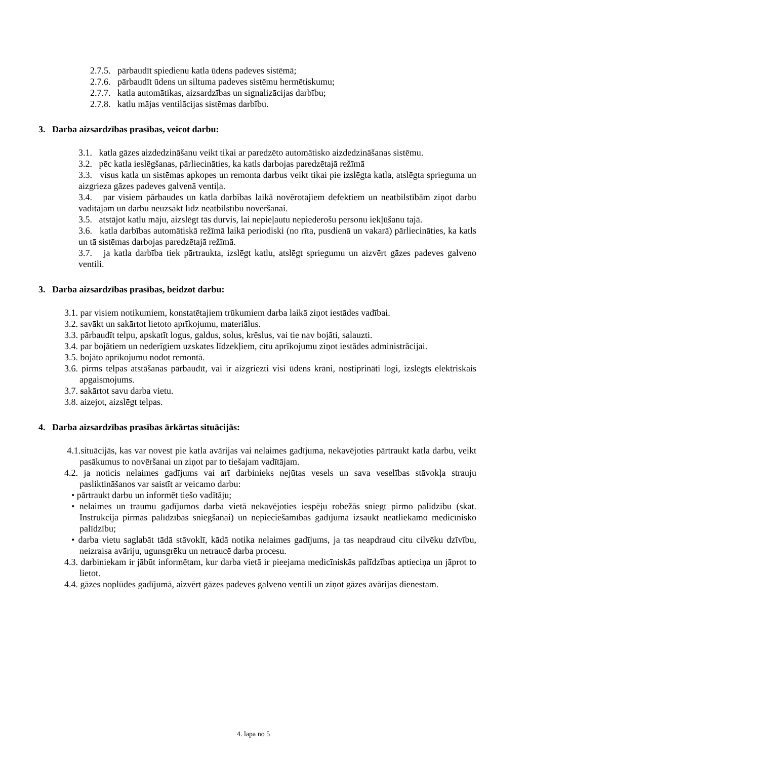2.7.5. pārbaudīt spiedienu katla ūdens padeves sistēmā;
2.7.6. pārbaudīt ūdens un siltuma padeves sistēmu hermētiskumu;
2.7.7. katla automātikas, aizsardzības un signalizācijas darbību;
2.7.8. katlu mājas ventilācijas sistēmas darbību.
3. Darba aizsardzības prasības, veicot darbu:
3.1. katla gāzes aizdedzināšanu veikt tikai ar paredzēto automātisko aizdedzināšanas sistēmu.
3.2. pēc katla ieslēgšanas, pārliecināties, ka katls darbojas paredzētajā režīmā
3.3. visus katla un sistēmas apkopes un remonta darbus veikt tikai pie izslēgta katla, atslēgta sprieguma un aizgrieza gāzes padeves galvenā ventiļa.
3.4. par visiem pārbaudes un katla darbības laikā novērotajiem defektiem un neatbilstībām ziņot darbu vadītājam un darbu neuzsākt līdz neatbilstību novēršanai.
3.5. atstājot katlu māju, aizslēgt tās durvis, lai nepieļautu nepiederošu personu iekļūšanu tajā.
3.6. katla darbības automātiskā režīmā laikā periodiski (no rīta, pusdienā un vakarā) pārliecināties, ka katls un tā sistēmas darbojas paredzētajā režīmā.
3.7. ja katla darbība tiek pārtraukta, izslēgt katlu, atslēgt spriegumu un aizvērt gāzes padeves galveno ventili.
3. Darba aizsardzības prasības, beidzot darbu:
3.1. par visiem notikumiem, konstatētajiem trūkumiem darba laikā ziņot iestādes vadībai.
3.2. savākt un sakārtot lietoto aprīkojumu, materiālus.
3.3. pārbaudīt telpu, apskatīt logus, galdus, solus, krēslus, vai tie nav bojāti, salauzti.
3.4. par bojātiem un nederīgiem uzskates līdzekļiem, citu aprīkojumu ziņot iestādes administrācijai.
3.5. bojāto aprīkojumu nodot remontā.
3.6. pirms telpas atstāšanas pārbaudīt, vai ir aizgriezti visi ūdens krāni, nostiprināti logi, izslēgts elektriskais apgaismojums.
3.7. sakārtot savu darba vietu.
3.8. aizejot, aizslēgt telpas.
4. Darba aizsardzības prasības ārkārtas situācijās:
4.1.situācijās, kas var novest pie katla avārijas vai nelaimes gadījuma, nekavējoties pārtraukt katla darbu, veikt pasākumus to novēršanai un ziņot par to tiešajam vadītājam.
4.2. ja noticis nelaimes gadījums vai arī darbinieks nejūtas vesels un sava veselības stāvokļa strauju pasliktināšanos var saistīt ar veicamo darbu:
• pārtraukt darbu un informēt tiešo vadītāju;
• nelaimes un traumu gadījumos darba vietā nekavējoties iespēju robežās sniegt pirmo palīdzību (skat. Instrukcija pirmās palīdzības sniegšanai) un nepieciešamības gadījumā izsaukt neatliekamo medicīnisko palīdzību;
• darba vietu saglabāt tādā stāvoklī, kādā notika nelaimes gadījums, ja tas neapdraud citu cilvēku dzīvību, neizraisa avāriju, ugunsgrēku un netraucē darba procesu.
4.3. darbiniekam ir jābūt informētam, kur darba vietā ir pieejama medicīniskās palīdzības aptieciņa un jāprot to lietot.
4.4. gāzes noplūdes gadījumā, aizvērt gāzes padeves galveno ventili un ziņot gāzes avārijas dienestam.
4. lapa no 5